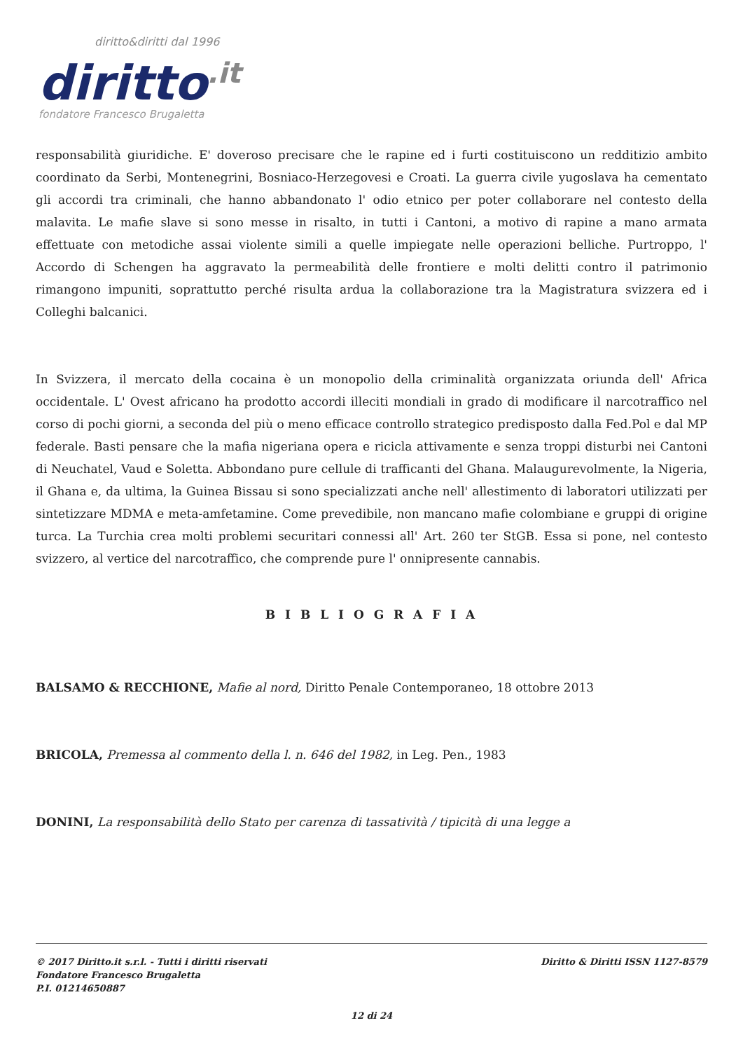diritto&diritti dal 1996
diritto.it
fondatore Francesco Brugaletta
responsabilità giuridiche. E' doveroso precisare che le rapine ed i furti costituiscono un redditizio ambito coordinato da Serbi, Montenegrini, Bosniaco-Herzegovesi e Croati. La guerra civile yugoslava ha cementato gli accordi tra criminali, che hanno abbandonato l' odio etnico per poter collaborare nel contesto della malavita. Le mafie slave si sono messe in risalto, in tutti i Cantoni, a motivo di rapine a mano armata effettuate con metodiche assai violente simili a quelle impiegate nelle operazioni belliche. Purtroppo, l' Accordo di Schengen ha aggravato la permeabilità delle frontiere e molti delitti contro il patrimonio rimangono impuniti, soprattutto perché risulta ardua la collaborazione tra la Magistratura svizzera ed i Colleghi balcanici.
In Svizzera, il mercato della cocaina è un monopolio della criminalità organizzata oriunda dell' Africa occidentale. L' Ovest africano ha prodotto accordi illeciti mondiali in grado di modificare il narcotraffico nel corso di pochi giorni, a seconda del più o meno efficace controllo strategico predisposto dalla Fed.Pol e dal MP federale. Basti pensare che la mafia nigeriana opera e ricicla attivamente e senza troppi disturbi nei Cantoni di Neuchatel, Vaud e Soletta. Abbondano pure cellule di trafficanti del Ghana. Malaugurevolmente, la Nigeria, il Ghana e, da ultima, la Guinea Bissau si sono specializzati anche nell' allestimento di laboratori utilizzati per sintetizzare MDMA e meta-amfetamine. Come prevedibile, non mancano mafie colombiane e gruppi di origine turca. La Turchia crea molti problemi securitari connessi all' Art. 260 ter StGB. Essa si pone, nel contesto svizzero, al vertice del narcotraffico, che comprende pure l' onnipresente cannabis.
B I B L I O G R A F I A
BALSAMO & RECCHIONE, Mafie al nord, Diritto Penale Contemporaneo, 18 ottobre 2013
BRICOLA, Premessa al commento della l. n. 646 del 1982, in Leg. Pen., 1983
DONINI, La responsabilità dello Stato per carenza di tassatività / tipicità di una legge a
Diritto & Diritti ISSN 1127-8579 © 2017 Diritto.it s.r.l. - Tutti i diritti riservati
Fondatore Francesco Brugaletta
P.I. 01214650887
12 di 24